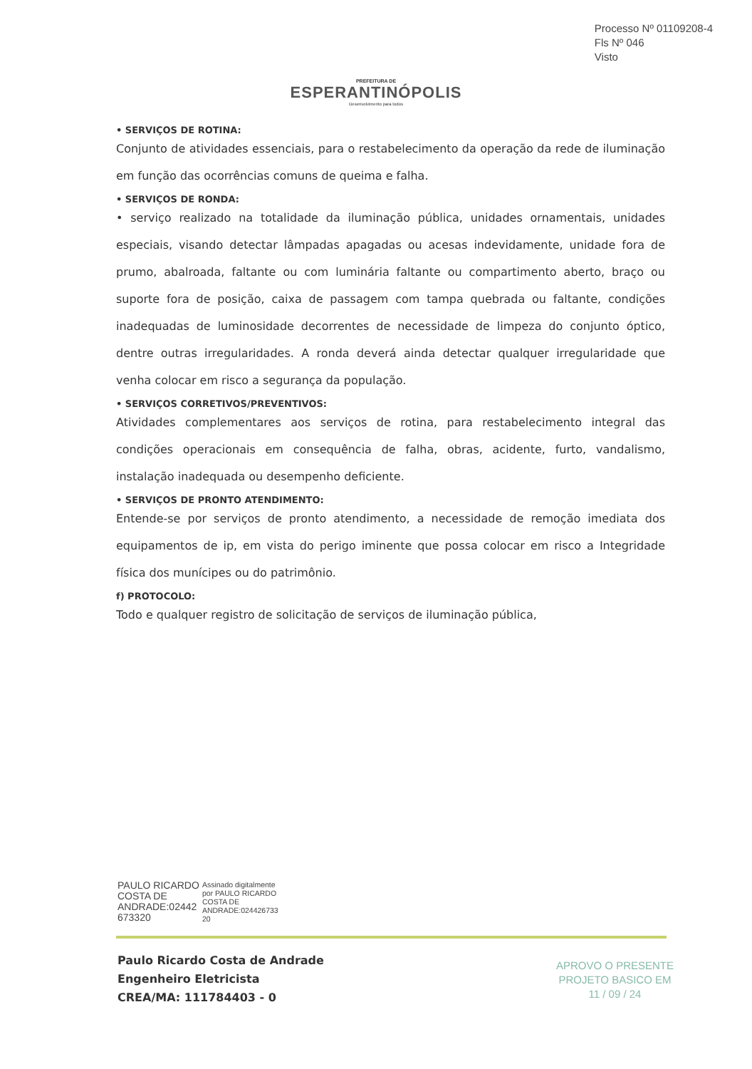Processo Nº 01109208-4
Fls Nº 046
Visto
PREFEITURA DE
ESPERANTINÓPOLIS
Desenvolvimento para todos
• SERVIÇOS DE ROTINA:
Conjunto de atividades essenciais, para o restabelecimento da operação da rede de iluminação em função das ocorrências comuns de queima e falha.
• SERVIÇOS DE RONDA:
• serviço realizado na totalidade da iluminação pública, unidades ornamentais, unidades especiais, visando detectar lâmpadas apagadas ou acesas indevidamente, unidade fora de prumo, abalroada, faltante ou com luminária faltante ou compartimento aberto, braço ou suporte fora de posição, caixa de passagem com tampa quebrada ou faltante, condições inadequadas de luminosidade decorrentes de necessidade de limpeza do conjunto óptico, dentre outras irregularidades. A ronda deverá ainda detectar qualquer irregularidade que venha colocar em risco a segurança da população.
• SERVIÇOS CORRETIVOS/PREVENTIVOS:
Atividades complementares aos serviços de rotina, para restabelecimento integral das condições operacionais em consequência de falha, obras, acidente, furto, vandalismo, instalação inadequada ou desempenho deficiente.
• SERVIÇOS DE PRONTO ATENDIMENTO:
Entende-se por serviços de pronto atendimento, a necessidade de remoção imediata dos equipamentos de ip, em vista do perigo iminente que possa colocar em risco a Integridade física dos munícipes ou do patrimônio.
f) PROTOCOLO:
Todo e qualquer registro de solicitação de serviços de iluminação pública,
PAULO RICARDO
COSTA DE
ANDRADE:02442
673320
Assinado digitalmente
por PAULO RICARDO
COSTA DE
ANDRADE:024426733
20
Paulo Ricardo Costa de Andrade
Engenheiro Eletricista
CREA/MA: 111784403 - 0
APROVO O PRESENTE
PROJETO BASICO EM
11 / 09 / 24